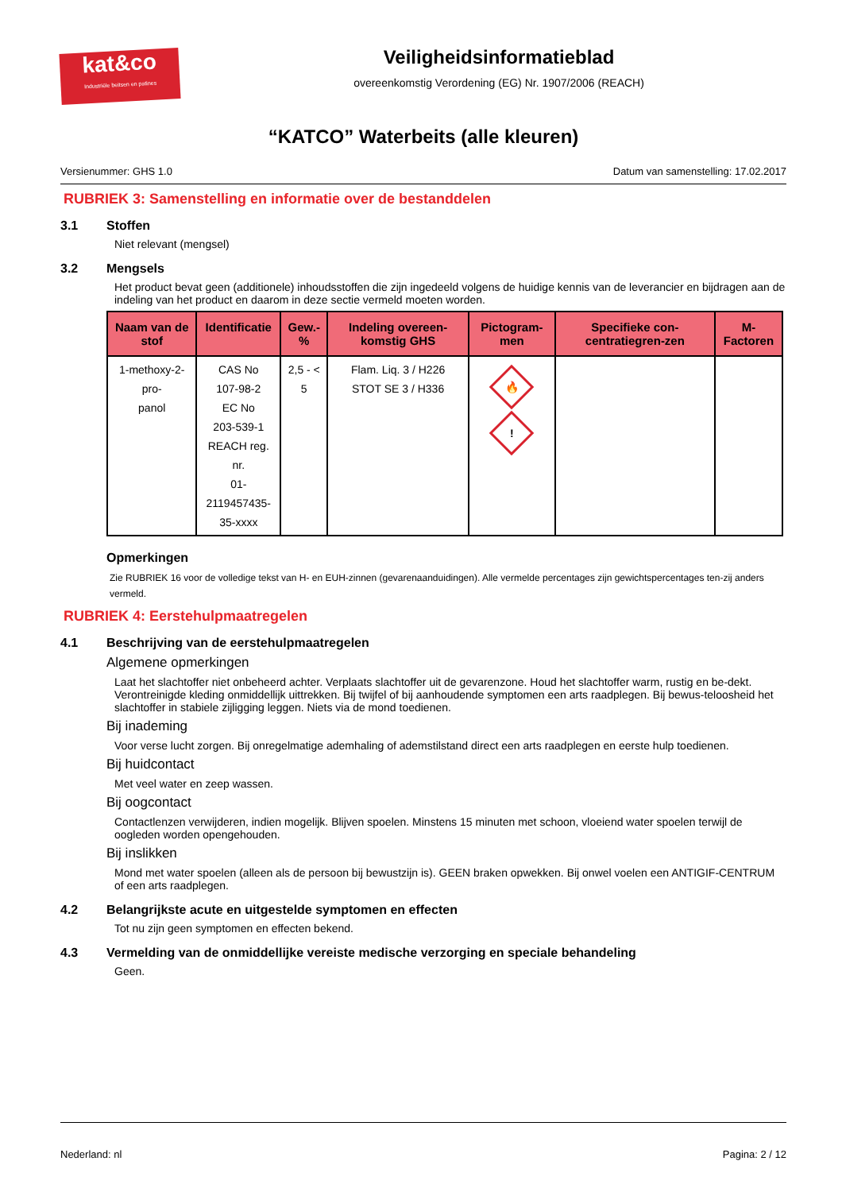kat&co
Industriële beitsen en patines
Veiligheidsinformatieblad
overeenkomstig Verordening (EG) Nr. 1907/2006 (REACH)
“KATCO” Waterbeits (alle kleuren)
Versienummer: GHS 1.0 Datum van samenstelling: 17.02.2017
RUBRIEK 3: Samenstelling en informatie over de bestanddelen
3.1 Stoffen
Niet relevant (mengsel)
3.2 Mengsels
Het product bevat geen (additionele) inhoudsstoffen die zijn ingedeeld volgens de huidige kennis van de leverancier en bijdragen aan de indeling van het product en daarom in deze sectie vermeld moeten worden.
| Naam van de stof | Identificatie | Gew.-% | Indeling overeen-komstig GHS | Pictogram-men | Specifieke con-centratiegren-zen | M-Factoren |
| --- | --- | --- | --- | --- | --- | --- |
| 1-methoxy-2-pro- panol | CAS No 107-98-2 EC No 203-539-1 REACH reg. nr. 01-2119457435- 35-xxxx | 2,5 - < 5 | Flam. Liq. 3 / H226 STOT SE 3 / H336 | 🔥 ! | | |
Opmerkingen
Zie RUBRIEK 16 voor de volledige tekst van H- en EUH-zinnen (gevarenaanduidingen). Alle vermelde percentages zijn gewichtspercentages ten-zij anders vermeld.
RUBRIEK 4: Eerstehulpmaatregelen
4.1 Beschrijving van de eerstehulpmaatregelen
Algemene opmerkingen
Laat het slachtoffer niet onbeheerd achter. Verplaats slachtoffer uit de gevarenzone. Houd het slachtoffer warm, rustig en be-dekt. Verontreinigde kleding onmiddellijk uittrekken. Bij twijfel of bij aanhoudende symptomen een arts raadplegen. Bij bewus-teloosheid het slachtoffer in stabiele zijligging leggen. Niets via de mond toedienen.
Bij inademing
Voor verse lucht zorgen. Bij onregelmatige ademhaling of ademstilstand direct een arts raadplegen en eerste hulp toedienen.
Bij huidcontact
Met veel water en zeep wassen.
Bij oogcontact
Contactlenzen verwijderen, indien mogelijk. Blijven spoelen. Minstens 15 minuten met schoon, vloeiend water spoelen terwijl de oogleden worden opengehouden.
Bij inslikken
Mond met water spoelen (alleen als de persoon bij bewustzijn is). GEEN braken opwekken. Bij onwel voelen een ANTIGIF-CENTRUM of een arts raadplegen.
4.2 Belangrijkste acute en uitgestelde symptomen en effecten
Tot nu zijn geen symptomen en effecten bekend.
4.3 Vermelding van de onmiddellijke vereiste medische verzorging en speciale behandeling
Geen.
Nederland: nl Pagina: 2 / 12